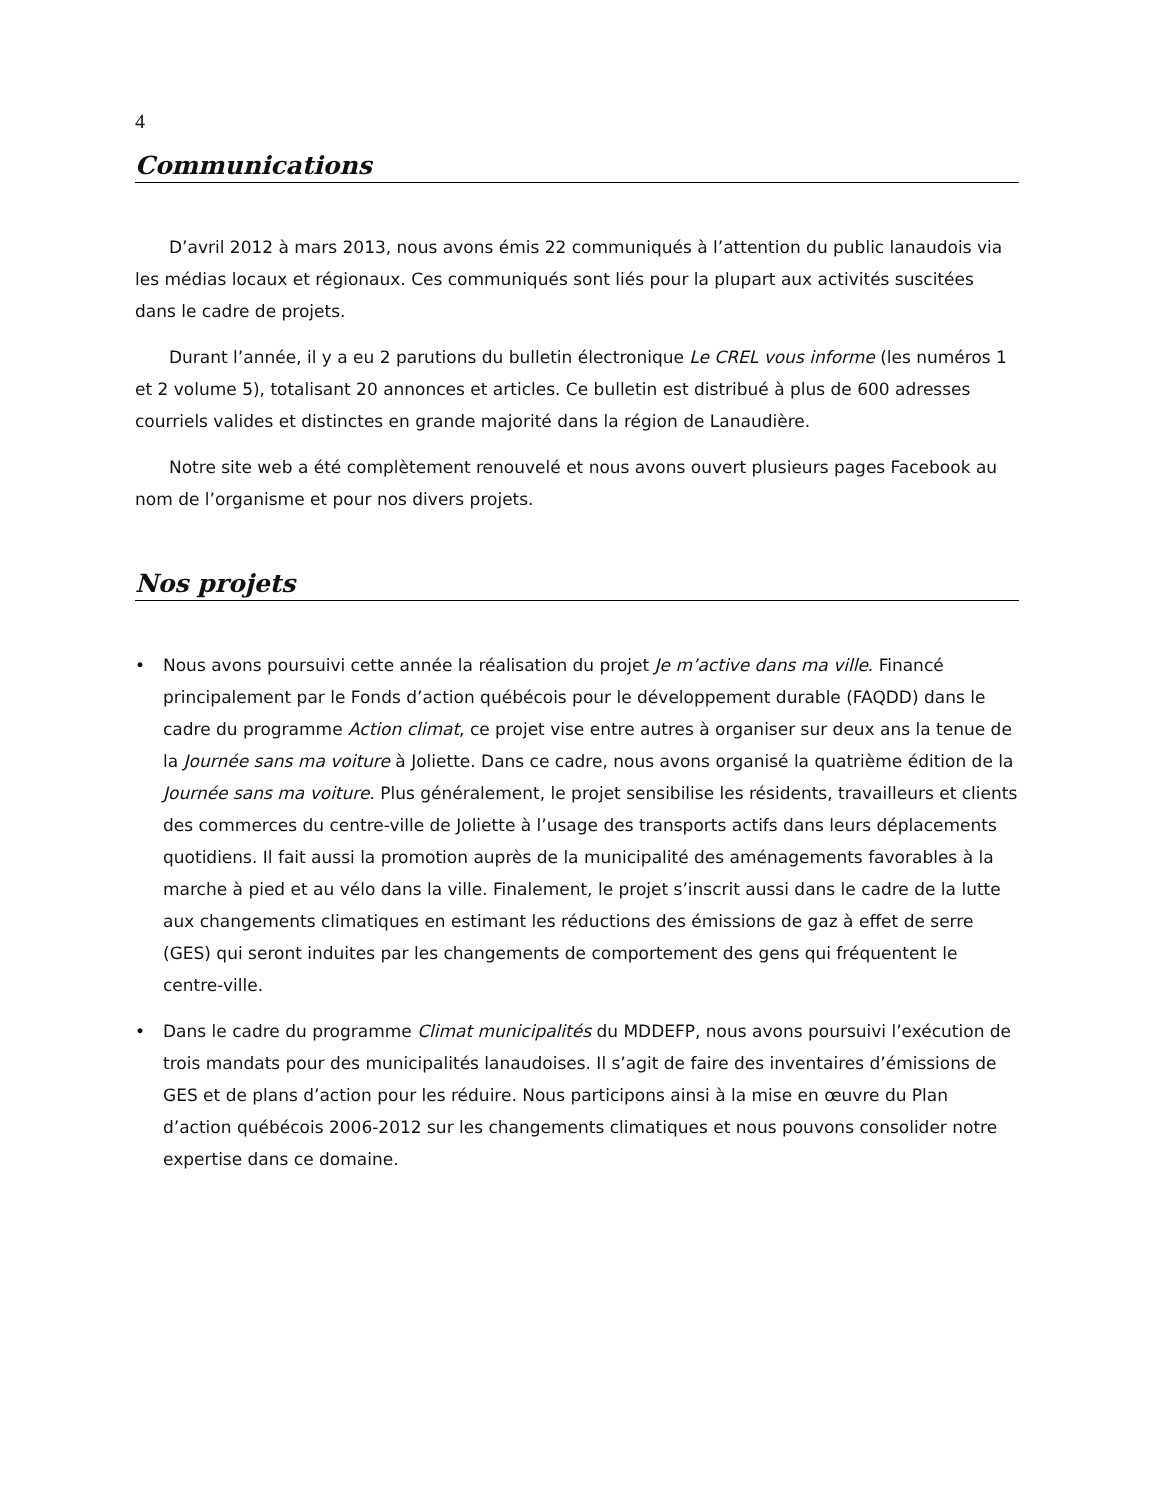4
Communications
D’avril 2012 à mars 2013, nous avons émis 22 communiqués à l’attention du public lanaudois via les médias locaux et régionaux. Ces communiqués sont liés pour la plupart aux activités suscitées dans le cadre de projets.
Durant l’année, il y a eu 2 parutions du bulletin électronique Le CREL vous informe (les numéros 1 et 2 volume 5), totalisant 20 annonces et articles. Ce bulletin est distribué à plus de 600 adresses courriels valides et distinctes en grande majorité dans la région de Lanaudière.
Notre site web a été complètement renouvelé et nous avons ouvert plusieurs pages Facebook au nom de l’organisme et pour nos divers projets.
Nos projets
• Nous avons poursuivi cette année la réalisation du projet Je m’active dans ma ville. Financé principalement par le Fonds d’action québécois pour le développement durable (FAQDD) dans le cadre du programme Action climat, ce projet vise entre autres à organiser sur deux ans la tenue de la Journée sans ma voiture à Joliette. Dans ce cadre, nous avons organisé la quatrième édition de la Journée sans ma voiture. Plus généralement, le projet sensibilise les résidents, travailleurs et clients des commerces du centre-ville de Joliette à l’usage des transports actifs dans leurs déplacements quotidiens. Il fait aussi la promotion auprès de la municipalité des aménagements favorables à la marche à pied et au vélo dans la ville. Finalement, le projet s’inscrit aussi dans le cadre de la lutte aux changements climatiques en estimant les réductions des émissions de gaz à effet de serre (GES) qui seront induites par les changements de comportement des gens qui fréquentent le centre-ville.
• Dans le cadre du programme Climat municipalités du MDDEFP, nous avons poursuivi l’exécution de trois mandats pour des municipalités lanaudoises. Il s’agit de faire des inventaires d’émissions de GES et de plans d’action pour les réduire. Nous participons ainsi à la mise en œuvre du Plan d’action québécois 2006-2012 sur les changements climatiques et nous pouvons consolider notre expertise dans ce domaine.